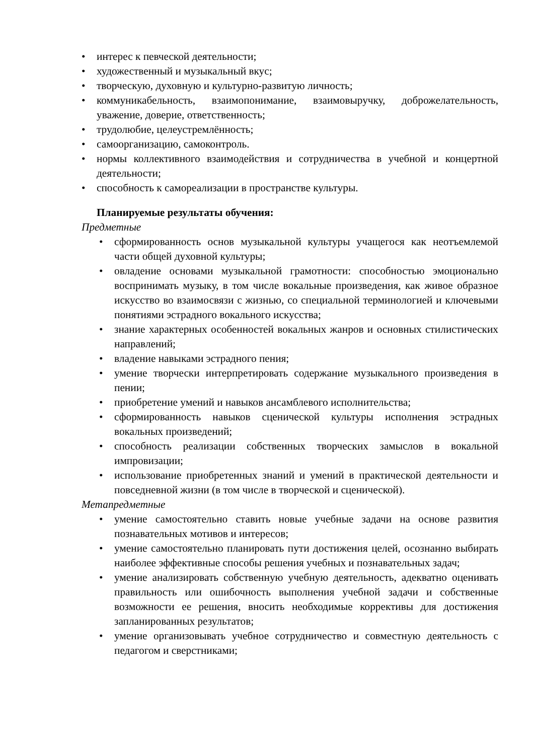• интерес к певческой деятельности;
• художественный и музыкальный вкус;
• творческую, духовную и культурно-развитую личность;
• коммуникабельность, взаимопонимание, взаимовыручку, доброжелательность, уважение, доверие, ответственность;
• трудолюбие, целеустремлённость;
• самоорганизацию, самоконтроль.
• нормы коллективного взаимодействия и сотрудничества в учебной и концертной деятельности;
• способность к самореализации в пространстве культуры.
Планируемые результаты обучения:
Предметные
• сформированность основ музыкальной культуры учащегося как неотъемлемой части общей духовной культуры;
• овладение основами музыкальной грамотности: способностью эмоционально воспринимать музыку, в том числе вокальные произведения, как живое образное искусство во взаимосвязи с жизнью, со специальной терминологией и ключевыми понятиями эстрадного вокального искусства;
• знание характерных особенностей вокальных жанров и основных стилистических направлений;
• владение навыками эстрадного пения;
• умение творчески интерпретировать содержание музыкального произведения в пении;
• приобретение умений и навыков ансамблевого исполнительства;
• сформированность навыков сценической культуры исполнения эстрадных вокальных произведений;
• способность реализации собственных творческих замыслов в вокальной импровизации;
• использование приобретенных знаний и умений в практической деятельности и повседневной жизни (в том числе в творческой и сценической).
Метапредметные
• умение самостоятельно ставить новые учебные задачи на основе развития познавательных мотивов и интересов;
• умение самостоятельно планировать пути достижения целей, осознанно выбирать наиболее эффективные способы решения учебных и познавательных задач;
• умение анализировать собственную учебную деятельность, адекватно оценивать правильность или ошибочность выполнения учебной задачи и собственные возможности ее решения, вносить необходимые коррективы для достижения запланированных результатов;
• умение организовывать учебное сотрудничество и совместную деятельность с педагогом и сверстниками;